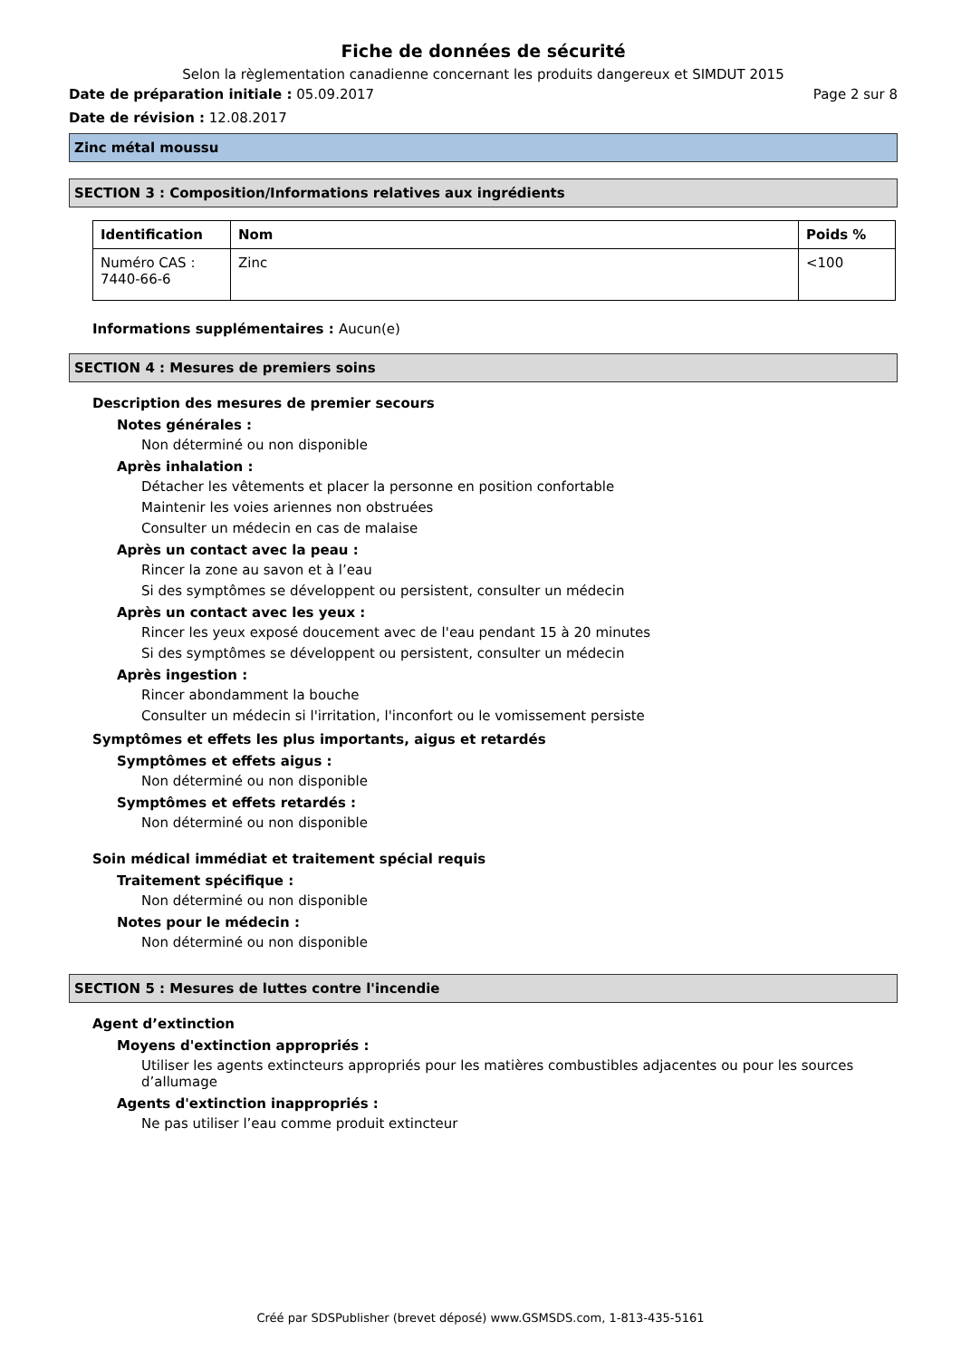Fiche de données de sécurité
Selon la règlementation canadienne concernant les produits dangereux et SIMDUT 2015
Date de préparation initiale : 05.09.2017 Page 2 sur 8
Date de révision : 12.08.2017
Zinc métal moussu
SECTION 3 : Composition/Informations relatives aux ingrédients
| Identification | Nom | Poids % |
| --- | --- | --- |
| Numéro CAS : 7440-66-6 | Zinc | <100 |
Informations supplémentaires : Aucun(e)
SECTION 4 : Mesures de premiers soins
Description des mesures de premier secours
Notes générales :
Non déterminé ou non disponible
Après inhalation :
Détacher les vêtements et placer la personne en position confortable
Maintenir les voies ariennes non obstruées
Consulter un médecin en cas de malaise
Après un contact avec la peau :
Rincer la zone au savon et à l’eau
Si des symptômes se développent ou persistent, consulter un médecin
Après un contact avec les yeux :
Rincer les yeux exposé doucement avec de l'eau pendant 15 à 20 minutes
Si des symptômes se développent ou persistent, consulter un médecin
Après ingestion :
Rincer abondamment la bouche
Consulter un médecin si l'irritation, l'inconfort ou le vomissement persiste
Symptômes et effets les plus importants, aigus et retardés
Symptômes et effets aigus :
Non déterminé ou non disponible
Symptômes et effets retardés :
Non déterminé ou non disponible
Soin médical immédiat et traitement spécial requis
Traitement spécifique :
Non déterminé ou non disponible
Notes pour le médecin :
Non déterminé ou non disponible
SECTION 5 : Mesures de luttes contre l'incendie
Agent d’extinction
Moyens d'extinction appropriés :
Utiliser les agents extincteurs appropriés pour les matières combustibles adjacentes ou pour les sources d’allumage
Agents d'extinction inappropriés :
Ne pas utiliser l’eau comme produit extincteur
Créé par SDSPublisher (brevet déposé) www.GSMSDS.com, 1-813-435-5161